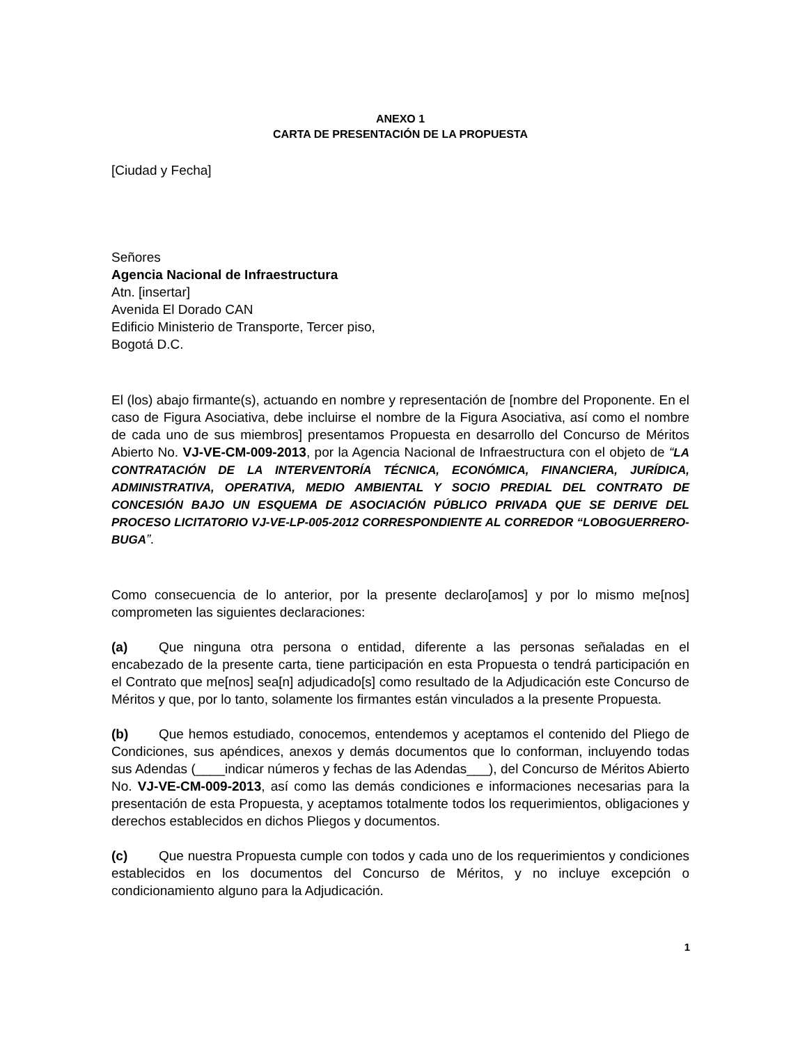ANEXO 1
CARTA DE PRESENTACIÓN DE LA PROPUESTA
[Ciudad y Fecha]
Señores
Agencia Nacional de Infraestructura
Atn. [insertar]
Avenida El Dorado CAN
Edificio Ministerio de Transporte, Tercer piso,
Bogotá D.C.
El (los) abajo firmante(s), actuando en nombre y representación de [nombre del Proponente. En el caso de Figura Asociativa, debe incluirse el nombre de la Figura Asociativa, así como el nombre de cada uno de sus miembros] presentamos Propuesta en desarrollo del Concurso de Méritos Abierto No. VJ-VE-CM-009-2013, por la Agencia Nacional de Infraestructura con el objeto de “LA CONTRATACIÓN DE LA INTERVENTORÍA TÉCNICA, ECONÓMICA, FINANCIERA, JURÍDICA, ADMINISTRATIVA, OPERATIVA, MEDIO AMBIENTAL Y SOCIO PREDIAL DEL CONTRATO DE CONCESIÓN BAJO UN ESQUEMA DE ASOCIACIÓN PÚBLICO PRIVADA QUE SE DERIVE DEL PROCESO LICITATORIO VJ-VE-LP-005-2012 CORRESPONDIENTE AL CORREDOR “LOBOGUERRERO-BUGA”.
Como consecuencia de lo anterior, por la presente declaro[amos] y por lo mismo me[nos] comprometen las siguientes declaraciones:
(a) Que ninguna otra persona o entidad, diferente a las personas señaladas en el encabezado de la presente carta, tiene participación en esta Propuesta o tendrá participación en el Contrato que me[nos] sea[n] adjudicado[s] como resultado de la Adjudicación este Concurso de Méritos y que, por lo tanto, solamente los firmantes están vinculados a la presente Propuesta.
(b) Que hemos estudiado, conocemos, entendemos y aceptamos el contenido del Pliego de Condiciones, sus apéndices, anexos y demás documentos que lo conforman, incluyendo todas sus Adendas (____indicar números y fechas de las Adendas___), del Concurso de Méritos Abierto No. VJ-VE-CM-009-2013, así como las demás condiciones e informaciones necesarias para la presentación de esta Propuesta, y aceptamos totalmente todos los requerimientos, obligaciones y derechos establecidos en dichos Pliegos y documentos.
(c) Que nuestra Propuesta cumple con todos y cada uno de los requerimientos y condiciones establecidos en los documentos del Concurso de Méritos, y no incluye excepción o condicionamiento alguno para la Adjudicación.
1